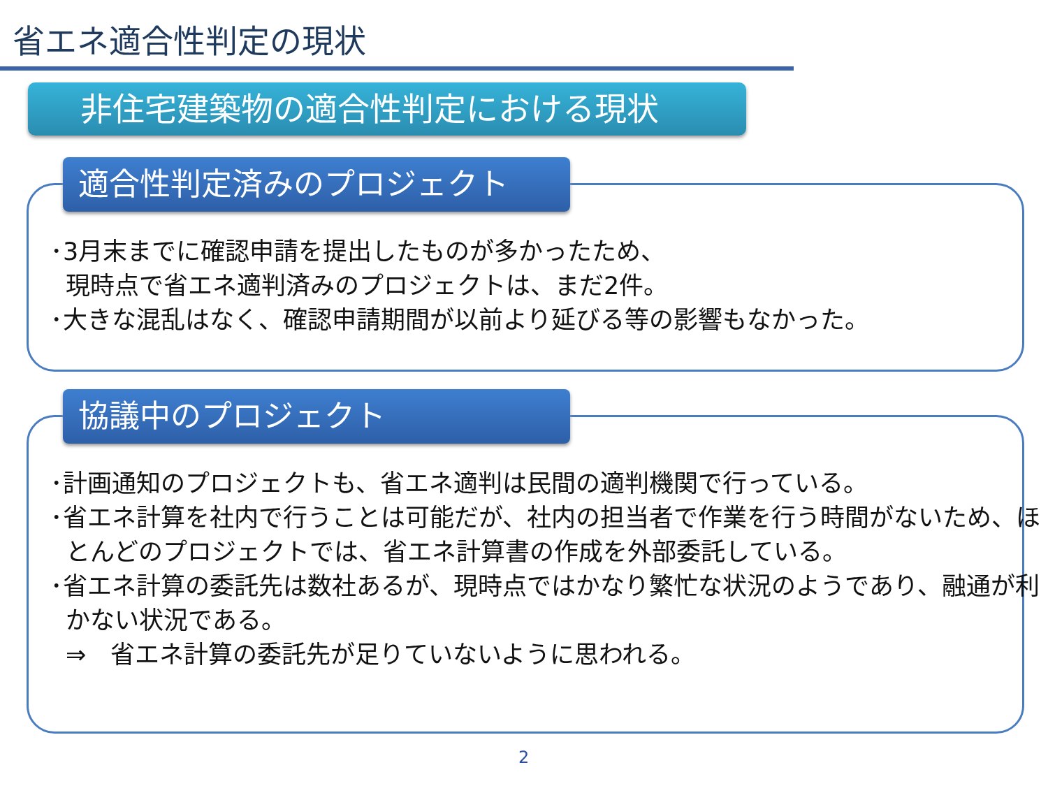省エネ適合性判定の現状
非住宅建築物の適合性判定における現状
適合性判定済みのプロジェクト
･3月末までに確認申請を提出したものが多かったため、
現時点で省エネ適判済みのプロジェクトは、まだ2件。
･大きな混乱はなく、確認申請期間が以前より延びる等の影響もなかった。
協議中のプロジェクト
･計画通知のプロジェクトも、省エネ適判は民間の適判機関で行っている。
･省エネ計算を社内で行うことは可能だが、社内の担当者で作業を行う時間がないため、ほとんどのプロジェクトでは、省エネ計算書の作成を外部委託している。
･省エネ計算の委託先は数社あるが、現時点ではかなり繁忙な状況のようであり、融通が利かない状況である。
⇒　省エネ計算の委託先が足りていないように思われる。
2